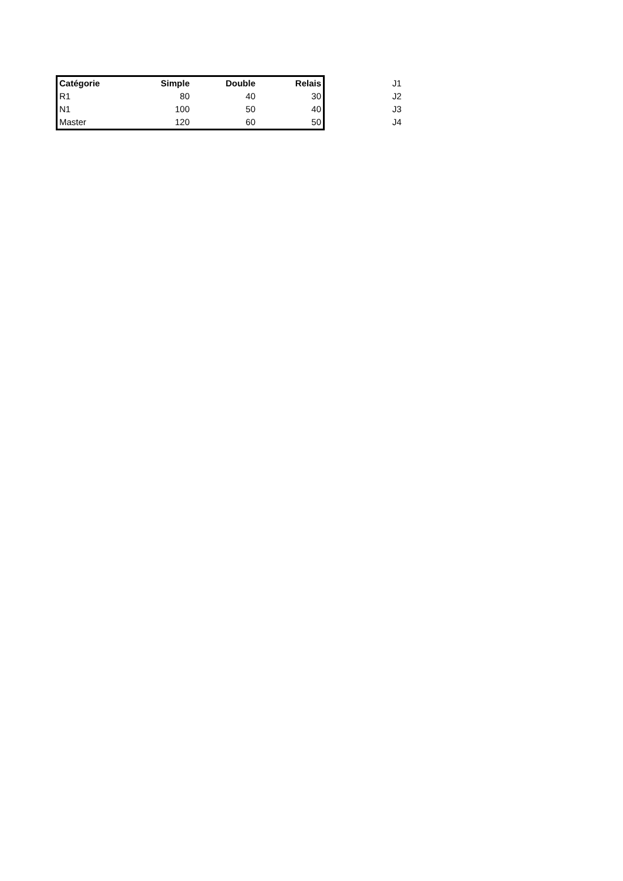| Catégorie | Simple | Double | Relais |
| --- | --- | --- | --- |
| R1 | 80 | 40 | 30 |
| N1 | 100 | 50 | 40 |
| Master | 120 | 60 | 50 |
J1
J2
J3
J4